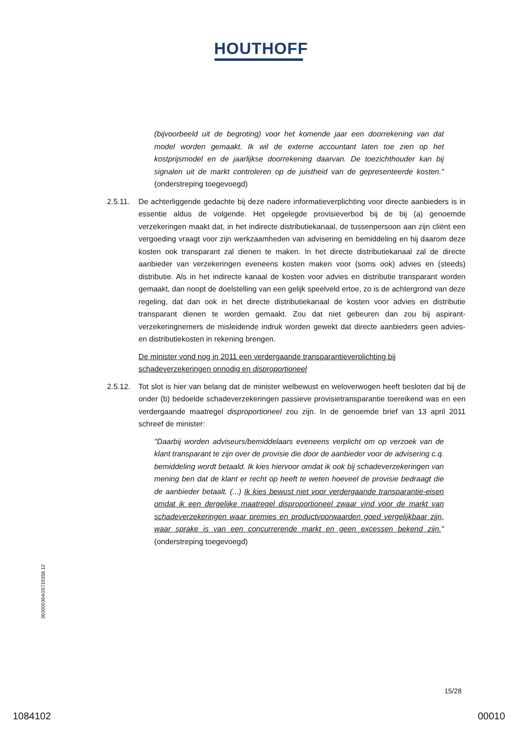HOUTHOFF
(bijvoorbeeld uit de begroting) voor het komende jaar een doorrekening van dat model worden gemaakt. Ik wil de externe accountant laten toe zien op het kostprijsmodel en de jaarlijkse doorrekening daarvan. De toezichthouder kan bij signalen uit de markt controleren op de juistheid van de gepresenteerde kosten." (onderstreping toegevoegd)
2.5.11.
De achterliggende gedachte bij deze nadere informatieverplichting voor directe aanbieders is in essentie aldus de volgende. Het opgelegde provisieverbod bij de bij (a) genoemde verzekeringen maakt dat, in het indirecte distributiekanaal, de tussenpersoon aan zijn cliënt een vergoeding vraagt voor zijn werkzaamheden van advisering en bemiddeling en hij daarom deze kosten ook transparant zal dienen te maken. In het directe distributiekanaal zal de directe aanbieder van verzekeringen eveneens kosten maken voor (soms ook) advies en (steeds) distributie. Als in het indirecte kanaal de kosten voor advies en distributie transparant worden gemaakt, dan noopt de doelstelling van een gelijk speelveld ertoe, zo is de achtergrond van deze regeling, dat dan ook in het directe distributiekanaal de kosten voor advies en distributie transparant dienen te worden gemaakt. Zou dat niet gebeuren dan zou bij aspirant-verzekeringnemers de misleidende indruk worden gewekt dat directe aanbieders geen advies- en distributiekosten in rekening brengen.
De minister vond nog in 2011 een verdergaande transparantieverplichting bij schadeverzekeringen onnodig en disproportioneel
2.5.12.
Tot slot is hier van belang dat de minister welbewust en weloverwogen heeft besloten dat bij de onder (b) bedoelde schadeverzekeringen passieve provisietransparantie toereikend was en een verdergaande maatregel disproportioneel zou zijn. In de genoemde brief van 13 april 2011 schreef de minister:
"Daarbij worden adviseurs/bemiddelaars eveneens verplicht om op verzoek van de klant transparant te zijn over de provisie die door de aanbieder voor de advisering c.q. bemiddeling wordt betaald. Ik kies hiervoor omdat ik ook bij schadeverzekeringen van mening ben dat de klant er recht op heeft te weten hoeveel de provisie bedraagt die de aanbieder betaalt. (...) Ik kies bewust niet voor verdergaande transparantie-eisen omdat ik een dergelijke maatregel disproportioneel zwaar vind voor de markt van schadeverzekeringen waar premies en productvoorwaarden goed vergelijkbaar zijn, waar sprake is van een concurrerende markt en geen excessen bekend zijn." (onderstreping toegevoegd)
360000364/26719358.12
15/28
1084102 00010